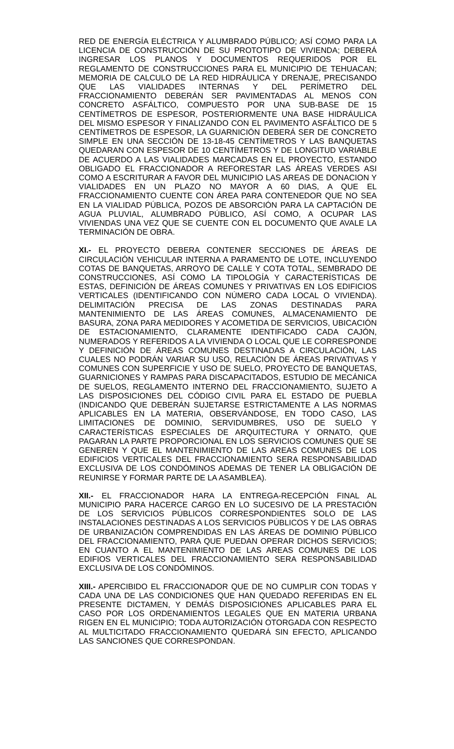RED DE ENERGÍA ELÉCTRICA Y ALUMBRADO PÚBLICO; ASÍ COMO PARA LA LICENCIA DE CONSTRUCCIÓN DE SU PROTOTIPO DE VIVIENDA; DEBERÁ INGRESAR LOS PLANOS Y DOCUMENTOS REQUERIDOS POR EL REGLAMENTO DE CONSTRUCCIONES PARA EL MUNICIPIO DE TEHUACAN; MEMORIA DE CALCULO DE LA RED HIDRÁULICA Y DRENAJE, PRECISANDO QUE LAS VIALIDADES INTERNAS Y DEL PERÍMETRO DEL FRACCIONAMIENTO DEBERÁN SER PAVIMENTADAS AL MENOS CON CONCRETO ASFÁLTICO, COMPUESTO POR UNA SUB-BASE DE 15 CENTÍMETROS DE ESPESOR, POSTERIORMENTE UNA BASE HIDRÁULICA DEL MISMO ESPESOR Y FINALIZANDO CON EL PAVIMENTO ASFÁLTICO DE 5 CENTÍMETROS DE ESPESOR, LA GUARNICIÓN DEBERÁ SER DE CONCRETO SIMPLE EN UNA SECCIÓN DE 13-18-45 CENTÍMETROS Y LAS BANQUETAS QUEDARAN CON ESPESOR DE 10 CENTÍMETROS Y DE LONGITUD VARIABLE DE ACUERDO A LAS VIALIDADES MARCADAS EN EL PROYECTO, ESTANDO OBLIGADO EL FRACCIONADOR A REFORESTAR LAS ÁREAS VERDES ASI COMO A ESCRITURAR A FAVOR DEL MUNICIPIO LAS AREAS DE DONACION Y VIALIDADES EN UN PLAZO NO MAYOR A 60 DIAS, A QUE EL FRACCIONAMIENTO CUENTE CON ÁREA PARA CONTENEDOR QUE NO SEA EN LA VIALIDAD PÚBLICA, POZOS DE ABSORCIÓN PARA LA CAPTACIÓN DE AGUA PLUVIAL, ALUMBRADO PÚBLICO, ASÍ COMO, A OCUPAR LAS VIVIENDAS UNA VEZ QUE SE CUENTE CON EL DOCUMENTO QUE AVALE LA TERMINACIÓN DE OBRA.
XI.- EL PROYECTO DEBERA CONTENER SECCIONES DE ÁREAS DE CIRCULACIÓN VEHICULAR INTERNA A PARAMENTO DE LOTE, INCLUYENDO COTAS DE BANQUETAS, ARROYO DE CALLE Y COTA TOTAL, SEMBRADO DE CONSTRUCCIONES, ASÍ COMO LA TIPOLOGÍA Y CARACTERÍSTICAS DE ESTAS, DEFINICIÓN DE ÁREAS COMUNES Y PRIVATIVAS EN LOS EDIFICIOS VERTICALES (IDENTIFICANDO CON NÚMERO CADA LOCAL O VIVIENDA). DELIMITACIÓN PRECISA DE LAS ZONAS DESTINADAS PARA MANTENIMIENTO DE LAS ÁREAS COMUNES, ALMACENAMIENTO DE BASURA, ZONA PARA MEDIDORES Y ACOMETIDA DE SERVICIOS, UBICACIÓN DE ESTACIONAMIENTO, CLARAMENTE IDENTIFICADO CADA CAJÓN, NUMERADOS Y REFERIDOS A LA VIVIENDA O LOCAL QUE LE CORRESPONDE Y DEFINICIÓN DE ÁREAS COMUNES DESTINADAS A CIRCULACIÓN, LAS CUALES NO PODRÁN VARIAR SU USO, RELACIÓN DE ÁREAS PRIVATIVAS Y COMUNES CON SUPERFICIE Y USO DE SUELO, PROYECTO DE BANQUETAS, GUARNICIONES Y RAMPAS PARA DISCAPACITADOS, ESTUDIO DE MECÁNICA DE SUELOS, REGLAMENTO INTERNO DEL FRACCIONAMIENTO, SUJETO A LAS DISPOSICIONES DEL CÓDIGO CIVIL PARA EL ESTADO DE PUEBLA (INDICANDO QUE DEBERÁN SUJETARSE ESTRICTAMENTE A LAS NORMAS APLICABLES EN LA MATERIA, OBSERVÁNDOSE, EN TODO CASO, LAS LIMITACIONES DE DOMINIO, SERVIDUMBRES, USO DE SUELO Y CARACTERÍSTICAS ESPECIALES DE ARQUITECTURA Y ORNATO, QUE PAGARAN LA PARTE PROPORCIONAL EN LOS SERVICIOS COMUNES QUE SE GENEREN Y QUE EL MANTENIMIENTO DE LAS AREAS COMUNES DE LOS EDIFICIOS VERTICALES DEL FRACCIONAMIENTO SERA RESPONSABILIDAD EXCLUSIVA DE LOS CONDÓMINOS ADEMAS DE TENER LA OBLIGACIÓN DE REUNIRSE Y FORMAR PARTE DE LA ASAMBLEA).
XII.- EL FRACCIONADOR HARA LA ENTREGA-RECEPCIÓN FINAL AL MUNICIPIO PARA HACERCE CARGO EN LO SUCESIVO DE LA PRESTACIÓN DE LOS SERVICIOS PÚBLICOS CORRESPONDIENTES SOLO DE LAS INSTALACIONES DESTINADAS A LOS SERVICIOS PÚBLICOS Y DE LAS OBRAS DE URBANIZACIÓN COMPRENDIDAS EN LAS ÁREAS DE DOMINIO PÚBLICO DEL FRACCIONAMIENTO, PARA QUE PUEDAN OPERAR DICHOS SERVICIOS; EN CUANTO A EL MANTENIMIENTO DE LAS AREAS COMUNES DE LOS EDIFIOS VERTICALES DEL FRACCIONAMIENTO SERA RESPONSABILIDAD EXCLUSIVA DE LOS CONDÓMINOS.
XIII.- APERCIBIDO EL FRACCIONADOR QUE DE NO CUMPLIR CON TODAS Y CADA UNA DE LAS CONDICIONES QUE HAN QUEDADO REFERIDAS EN EL PRESENTE DICTAMEN, Y DEMÁS DISPOSICIONES APLICABLES PARA EL CASO POR LOS ORDENAMIENTOS LEGALES QUE EN MATERIA URBANA RIGEN EN EL MUNICIPIO; TODA AUTORIZACIÓN OTORGADA CON RESPECTO AL MULTICITADO FRACCIONAMIENTO QUEDARÁ SIN EFECTO, APLICANDO LAS SANCIONES QUE CORRESPONDAN.